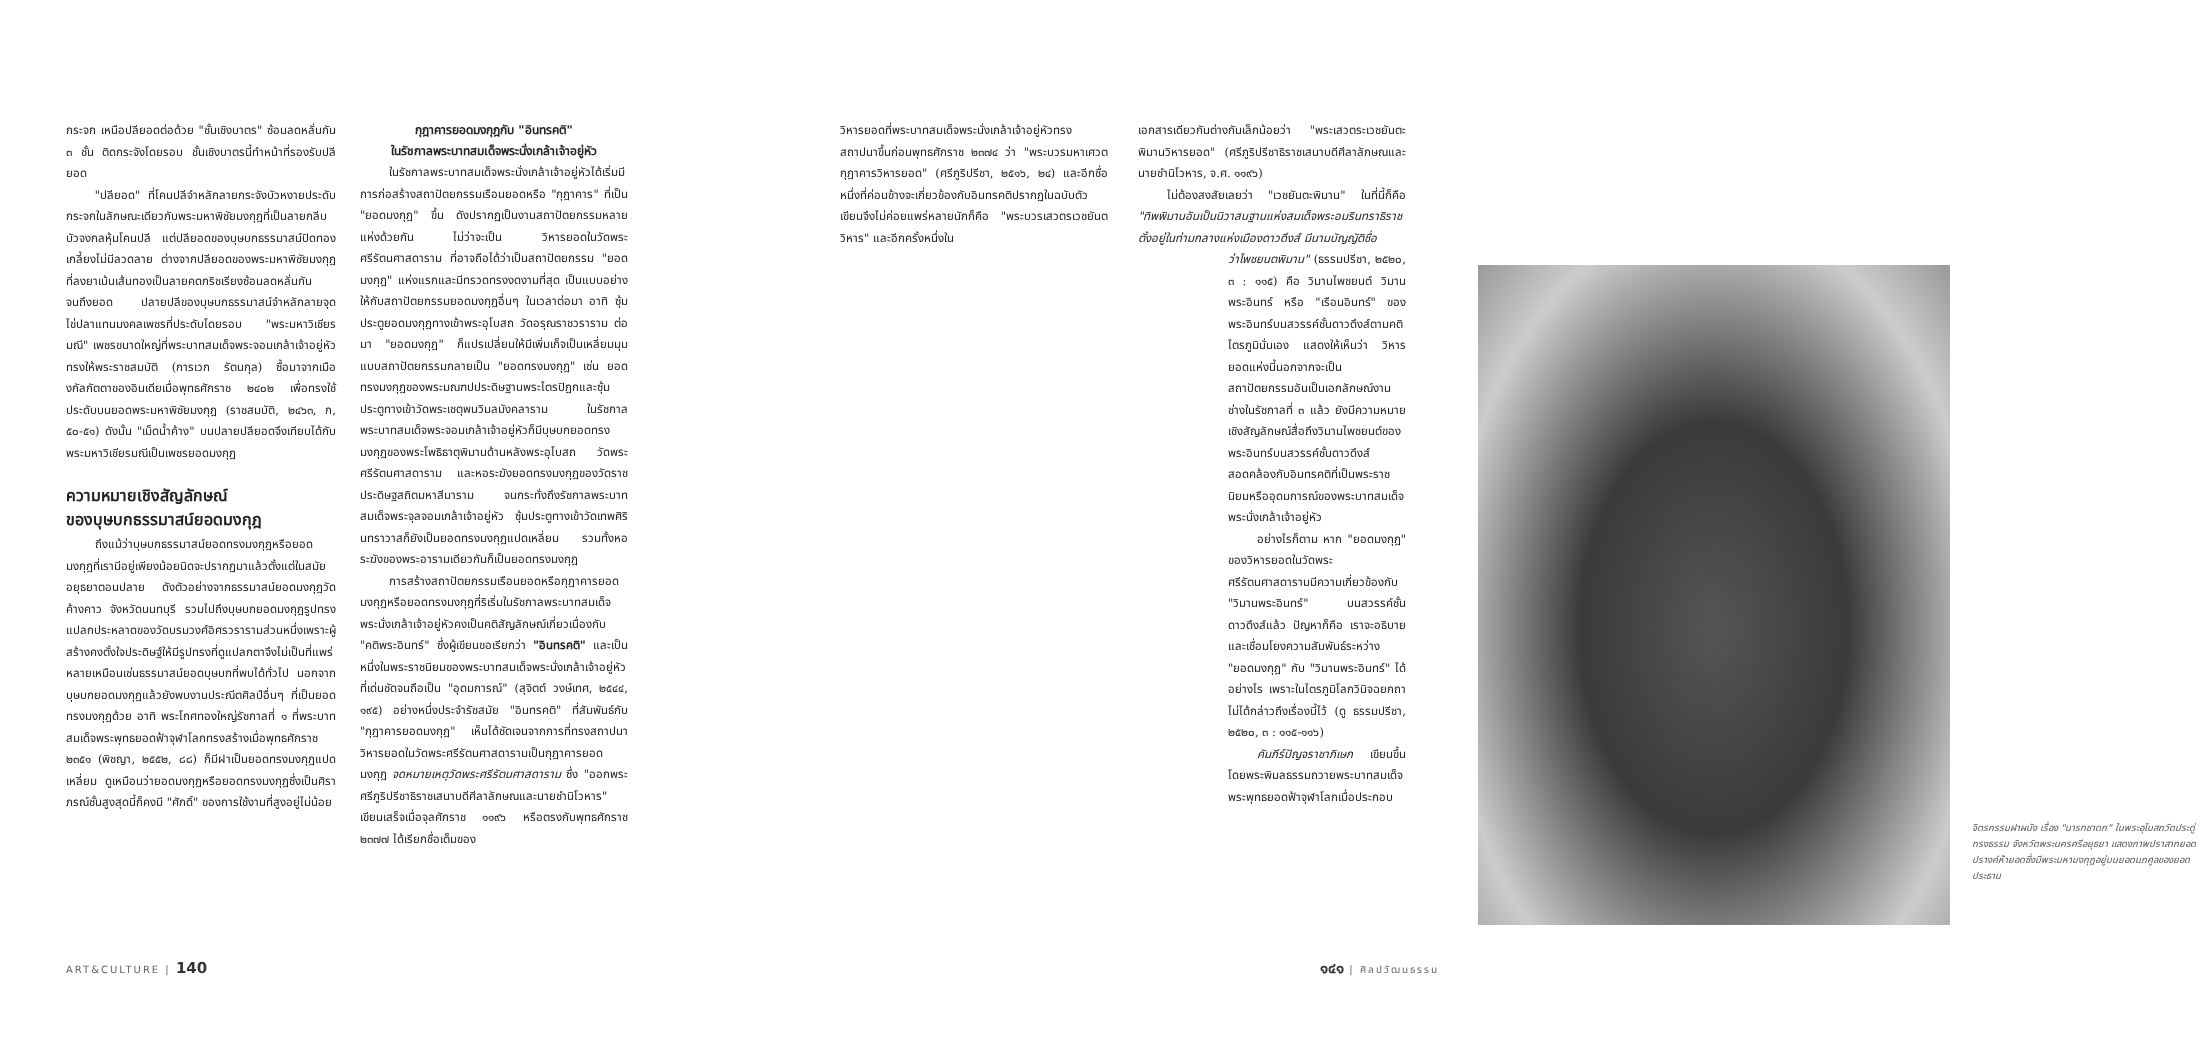กระจก เหนือปลียอดต่อด้วย "ชั้นเชิงบาตร" ซ้อนลดหลั่นกัน ๓ ชั้น ติดกระจังโดยรอบ ชั้นเชิงบาตรนี้ทำหน้าที่รองรับปลียอด
"ปลียอด" ที่โคนปลีจำหลักลายกระจังบัวหงายประดับกระจกในลักษณะเดียวกับพระมหาพิชัยมงกุฎที่เป็นลายกลีบบัวจงกลหุ้มโคนปลี แต่ปลียอดของบุษบกธรรมาสน์ปิดทองเกลี้ยงไม่มีลวดลาย ต่างจากปลียอดของพระมหาพิชัยมงกุฎที่ลงยาเน้นเส้นทองเป็นลายคดกริชเรียงซ้อนลดหลั่นกันจนถึงยอด ปลายปลีของบุษบกธรรมาสน์จำหลักลายจุดไข่ปลาแทนมงคลเพชรที่ประดับโดยรอบ "พระมหาวิเชียรมณี" เพชรขนาดใหญ่ที่พระบาทสมเด็จพระจอมเกล้าเจ้าอยู่หัวทรงให้พระราชสมบัติ (การเวก รัตนกุล) ซื้อมาจากเมืองกัลกัตตาของอินเดียเมื่อพุทธศักราช ๒๔๐๒ เพื่อทรงใช้ประดับบนยอดพระมหาพิชัยมงกุฎ (ราชสมบัติ, ๒๔๖๓, ก, ๕๐-๕๑) ดังนั้น "เม็ดน้ำค้าง" บนปลายปลียอดจึงเทียบได้กับพระมหาวิเชียรมณีเป็นเพชรยอดมงกุฎ
ความหมายเชิงสัญลักษณ์
ของบุษบกธรรมาสน์ยอดมงกุฎ
ถึงแม้ว่าบุษบกธรรมาสน์ยอดทรงมงกุฎหรือยอดมงกุฎที่เรามีอยู่เพียงน้อยนิดจะปรากฏมาแล้วตั้งแต่ในสมัยอยุธยาตอนปลาย ดังตัวอย่างจากธรรมาสน์ยอดมงกุฎวัดค้างคาว จังหวัดนนทบุรี รวมไปถึงบุษบกยอดมงกุฎรูปทรงแปลกประหลาดของวัดบรมวงศ์อิศรวรารามส่วนหนึ่งเพราะผู้สร้างคงตั้งใจประดิษฐ์ให้มีรูปทรงที่ดูแปลกตาจึงไม่เป็นที่แพร่หลายเหมือนเช่นธรรมาสน์ยอดบุษบกที่พบได้ทั่วไป นอกจากบุษบกยอดมงกุฎแล้วยังพบงานประณีตศิลป์อื่นๆ ที่เป็นยอดทรงมงกุฎด้วย อาทิ พระโกศทองใหญ่รัชกาลที่ ๑ ที่พระบาทสมเด็จพระพุทธยอดฟ้าจุฬาโลกทรงสร้างเมื่อพุทธศักราช ๒๓๕๑ (พิชญา, ๒๕๕๒, ๘๘) ก็มีฝาเป็นยอดทรงมงกุฎแปดเหลี่ยม ดูเหมือนว่ายอดมงกุฎหรือยอดทรงมงกุฎซึ่งเป็นศิราภรณ์ชั้นสูงสุดนี้ก็คงมี "ศักดิ์" ของการใช้งานที่สูงอยู่ไม่น้อย
กุฎาคารยอดมงกุฎกับ "อินทรคติ"
ในรัชกาลพระบาทสมเด็จพระนั่งเกล้าเจ้าอยู่หัว
ในรัชกาลพระบาทสมเด็จพระนั่งเกล้าเจ้าอยู่หัวได้เริ่มมีการก่อสร้างสถาปัตยกรรมเรือนยอดหรือ "กุฎาคาร" ที่เป็น "ยอดมงกุฎ" ขึ้น ดังปรากฏเป็นงานสถาปัตยกรรมหลายแห่งด้วยกัน ไม่ว่าจะเป็น วิหารยอดในวัดพระศรีรัตนศาสดาราม ที่อาจถือได้ว่าเป็นสถาปัตยกรรม "ยอดมงกุฎ" แห่งแรกและมีทรวดทรงงดงามที่สุด เป็นแบบอย่างให้กับสถาปัตยกรรมยอดมงกุฎอื่นๆ ในเวลาต่อมา อาทิ ซุ้มประตูยอดมงกุฎทางเข้าพระอุโบสถ วัดอรุณราชวราราม ต่อมา "ยอดมงกุฎ" ก็แปรเปลี่ยนให้มีเพิ่มเก็จเป็นเหลี่ยมมุมแบบสถาปัตยกรรมกลายเป็น "ยอดทรงมงกุฎ" เช่น ยอดทรงมงกุฎของพระมณฑปประดิษฐานพระไตรปิฎกและซุ้มประตูทางเข้าวัดพระเชตุพนวิมลมังคลาราม ในรัชกาลพระบาทสมเด็จพระจอมเกล้าเจ้าอยู่หัวก็มีบุษบกยอดทรงมงกุฎของพระโพธิธาตุพิมานด้านหลังพระอุโบสถ วัดพระศรีรัตนศาสดาราม และหอระฆังยอดทรงมงกุฎของวัดราชประดิษฐสถิตมหาสีมาราม จนกระทั่งถึงรัชกาลพระบาทสมเด็จพระจุลจอมเกล้าเจ้าอยู่หัว ซุ้มประตูทางเข้าวัดเทพศิรินทราวาสก็ยังเป็นยอดทรงมงกุฎแปดเหลี่ยม รวมทั้งหอระฆังของพระอารามเดียวกันก็เป็นยอดทรงมงกุฎ
การสร้างสถาปัตยกรรมเรือนยอดหรือกุฎาคารยอดมงกุฎหรือยอดทรงมงกุฎที่ริเริ่มในรัชกาลพระบาทสมเด็จพระนั่งเกล้าเจ้าอยู่หัวคงเป็นคติสัญลักษณ์เกี่ยวเนื่องกับ "คติพระอินทร์" ซึ่งผู้เขียนขอเรียกว่า "อินทรคติ" และเป็นหนึ่งในพระราชนิยมของพระบาทสมเด็จพระนั่งเกล้าเจ้าอยู่หัวที่เด่นชัดจนถือเป็น "อุดมการณ์" (สุจิตต์ วงษ์เทศ, ๒๕๔๔, ๑๙๕) อย่างหนึ่งประจำรัชสมัย "อินทรคติ" ที่สัมพันธ์กับ "กุฎาคารยอดมงกุฎ" เห็นได้ชัดเจนจากการที่ทรงสถาปนาวิหารยอดในวัดพระศรีรัตนศาสดารามเป็นกุฎาคารยอดมงกุฎ จดหมายเหตุวัดพระศรีรัตนศาสดาราม ซึ่ง "ออกพระศรีภูริปรีชาธิราชเสนาบดีศีลาลักษณและนายชำนิโวหาร" เขียนเสร็จเมื่อจุลศักราช ๑๑๙๖ หรือตรงกับพุทธศักราช ๒๓๗๗ ได้เรียกชื่อเต็มของ
ART&CULTURE | 140
วิหารยอดที่พระบาทสมเด็จพระนั่งเกล้าเจ้าอยู่หัวทรงสถาปนาขึ้นก่อนพุทธศักราช ๒๓๗๔ ว่า "พระบวรมหาเศวตกุฎาคารวิหารยอด" (ศรีภูริปรีชา, ๒๕๑๖, ๒๔) และอีกชื่อหนึ่งที่ค่อนข้างจะเกี่ยวข้องกับอินทรคติปรากฏในฉบับตัวเขียนจึงไม่ค่อยแพร่หลายนักก็คือ "พระบวรเสวตรเวชยันตวิหาร" และอีกครั้งหนึ่งใน
เอกสารเดียวกันต่างกันเล็กน้อยว่า "พระเสวตระเวชยันตะพิมานวิหารยอด" (ศรีภูริปรีชาธิราชเสนาบดีศีลาลักษณและนายชำนิโวหาร, จ.ศ. ๑๑๙๖)
ไม่ต้องสงสัยเลยว่า "เวชยันตะพิมาน" ในที่นี้ก็คือ "ทิพพิมานอันเป็นนิวาสนฐานแห่งสมเด็จพระอมรินทราธิราช ตั้งอยู่ในท่ามกลางแห่งเมืองดาวดึงส์ มีนามบัญญัติชื่อ
ว่าไพชยนตพิมาน" (ธรรมปรีชา, ๒๕๒๐, ๓ : ๑๑๕) คือ วิมานไพชยนต์ วิมานพระอินทร์ หรือ "เรือนอินทร์" ของพระอินทร์บนสวรรค์ชั้นดาวดึงส์ตามคติไตรภูมินั่นเอง แสดงให้เห็นว่า วิหารยอดแห่งนี้นอกจากจะเป็นสถาปัตยกรรมอันเป็นเอกลักษณ์งานช่างในรัชกาลที่ ๓ แล้ว ยังมีความหมายเชิงสัญลักษณ์สื่อถึงวิมานไพชยนต์ของพระอินทร์บนสวรรค์ชั้นดาวดึงส์สอดคล้องกับอินทรคติที่เป็นพระราชนิยมหรืออุดมการณ์ของพระบาทสมเด็จพระนั่งเกล้าเจ้าอยู่หัว
อย่างไรก็ตาม หาก "ยอดมงกุฎ" ของวิหารยอดในวัดพระศรีรัตนศาสดารามมีความเกี่ยวข้องกับ "วิมานพระอินทร์" บนสวรรค์ชั้นดาวดึงส์แล้ว ปัญหาก็คือ เราจะอธิบายและเชื่อมโยงความสัมพันธ์ระหว่าง "ยอดมงกุฎ" กับ "วิมานพระอินทร์" ได้อย่างไร เพราะในไตรภูมิโลกวินิจฉยกถาไม่ได้กล่าวถึงเรื่องนี้ไว้ (ดู ธรรมปรีชา, ๒๕๒๐, ๓ : ๑๑๕-๑๑๖)
คัมภีร์ปัญจราชาภิเษก เขียนขึ้นโดยพระพิมลธรรมถวายพระบาทสมเด็จพระพุทธยอดฟ้าจุฬาโลกเมื่อประกอบ
จิตรกรรมฝาผนัง เรื่อง "นารทชาดก" ในพระอุโบสถวัดประดู่ทรงธรรม จังหวัดพระนครศรีอยุธยา แสดงภาพปราสาทยอดปรางค์ห้ายอดซึ่งมีพระมหามงกุฎอยู่บนยอดนภศูลของยอดประธาน
๑๔๑ | ศิลปวัฒนธรรม